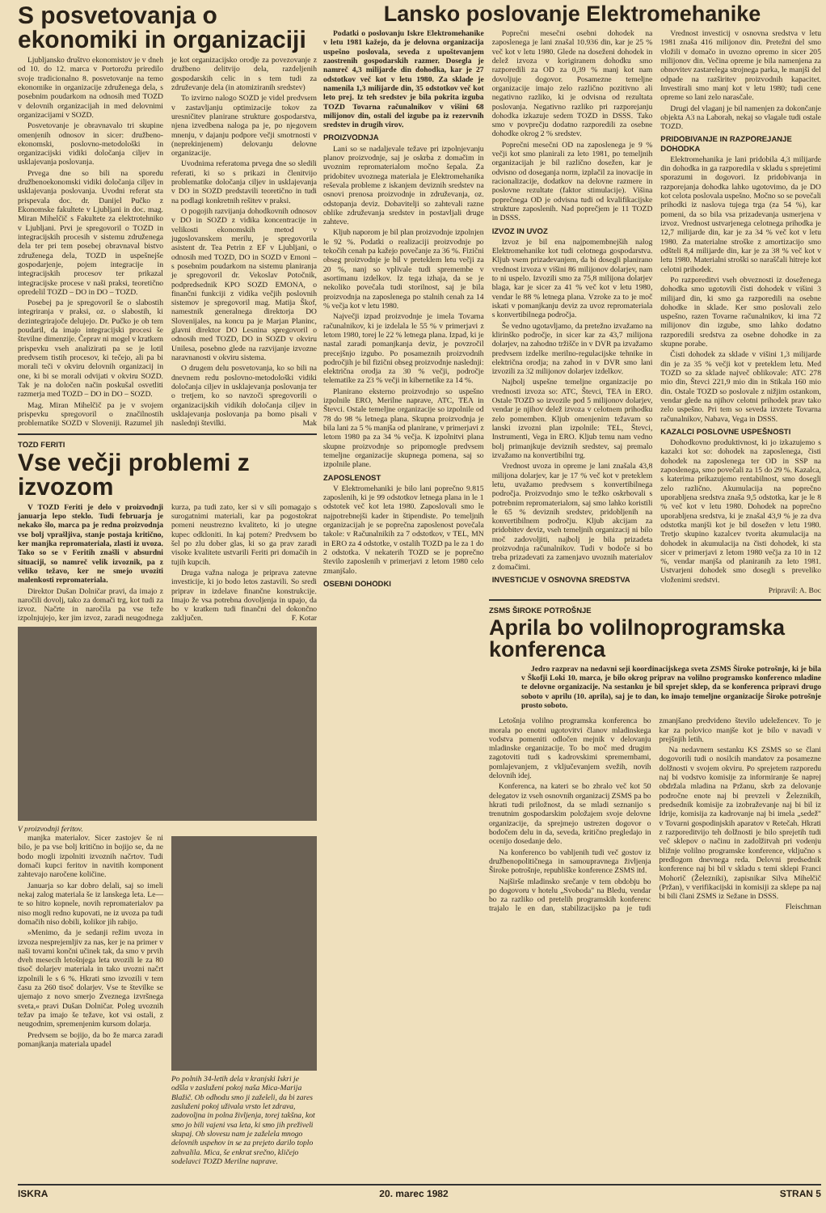S posvetovanja o ekonomiki in organizaciji
Ljubljansko društvo ekonomistov je v dneh od 10. do 12. marca v Portorožu priredilo svoje tradicionalno 8. posvetovanje na temo ekonomike in organizacije združenega dela, s posebnim poudarkom na odnosih med TOZD v delovnih organizacijah in med delovnimi organizacijami v SOZD.
Posvetovanje je obravnavalo tri skupine omenjenih odnosov in sicer: družbeno-ekonomski, poslovno-metodološki in organizacijski vidiki določanja ciljev in usklajevanja poslovanja.
Prvega dne so bili na sporedu družbenoekonomski vidiki določanja ciljev in usklajevanja poslovanja. Uvodni referat sta prispevala doc. dr. Danijel Pučko z Ekonomske fakultete v Ljubljani in doc. mag. Miran Mihelčič s Fakultete za elektrotehniko v Ljubljani. Prvi je spregovoril o TOZD in integracijskih procesih v sistemu združenega dela ter pri tem posebej obravnaval bistvo združenega dela, TOZD in uspešnejše gospodarjenje, pojem integracije in integracijskih procesov ter prikazal integracijske procese v naši praksi, teoretično opredelil TOZD – DO in DO – TOZD.
Posebej pa je spregovoril še o slabostih integriranja v praksi, oz. o slabostih, ki dezintegrirajoče delujejo. Dr. Pučko je ob tem poudaril, da imajo integracijski procesi še številne dimenzije. Čeprav ni mogel v kratkem prispevku vseh analizirati pa se je lotil predvsem tistih procesov, ki tečejo, ali pa bi morali teči v okviru delovnih organizacij in one, ki bi se morali odvijati v okviru SOZD. Tak je na določen način poskušal osvetliti razmerja med TOZD – DO in DO – SOZD.
Mag. Miran Mihelčič pa je v svojem prispevku spregovoril o značilnostih problematike SOZD v Sloveniji. Razumel jih je kot organizacijsko orodje za povezovanje z družbeno delitvijo dela, razdeljenih gospodarskih celic in s tem tudi za združevanje dela (in atomiziranih sredstev)
To izvirno nalogo SOZD je videl predvsem v zastavljanju optimizacije tokov za uresničitev planirane strukture gospodarstva, njena izvedbena naloga pa je, po njegovem mnenju, v dajanju podpore večji smotrnosti v (neprekinjenem) delovanju delovne organizacije.
Uvodnima referatoma prvega dne so sledili referati, ki so s prikazi in členitvijo problematike določanja ciljev in usklajevanja v DO in SOZD predstavili teoretično in tudi na podlagi konkretnih rešitev v praksi.
O pogojih razvijanja dohodkovnih odnosov v DO in SOZD z vidika koncentracije in velikosti ekonomskih metod v jugoslovanskem merilu, je spregovorila asistent dr. Tea Petrin z EF v Ljubljani, o odnosih med TOZD, DO in SOZD v Emoni – s posebnim poudarkom na sistemu planiranja je spregovoril dr. Vekoslav Potočnik, podpredsednik KPO SOZD EMONA, o finančni funkciji z vidika večjih poslovnih sistemov je spregovoril mag. Matija Škof, namestnik generalnega direktorja DO Slovenijales, na koncu pa je Marjan Planinc, glavni direktor DO Lesnina spregovoril o odnosih med TOZD, DO in SOZD v okviru Unilesa, posebno glede na razvijanje izvozne naravnanosti v okviru sistema.
O drugem delu posvetovanja, ko so bili na dnevnem redu poslovno-metodološki vidiki določanja ciljev in usklajevanja poslovanja ter o tretjem, ko so navzoči spregovorili o organizacijskih vidikih določanja ciljev in usklajevanja poslovanja pa bomo pisali v naslednji številki. Mak
TOZD FERITI
Vse večji problemi z izvozom
V TOZD Feriti je delo v proizvodnji januarja lepo steklo. Tudi februarja je nekako šlo, marca pa je redna proizvodnja vse bolj vprašljiva, stanje postaja kritično, ker manjka repromateriala, zlasti iz uvoza. Tako so se v Feritih znašli v absurdni situaciji, so namreč velik izvoznik, pa z veliko težavo, ker ne smejo uvoziti malenkosti repromateriala.
Direktor Dušan Dolničar pravi, da imajo z naročili dovolj, tako za domači trg, kot tudi za izvoz. Načrte in naročila pa vse teže izpolnjujejo, ker jim izvoz, zaradi neugodnega kurza, pa tudi zato, ker si v sili pomagajo s surogatnimi materiali, kar pa pogostokrat pomeni neustrezno kvaliteto, ki jo utegne kupec odkloniti. In kaj potem? Predvsem bo šel po zlu dober glas, ki so ga prav zaradi visoke kvalitete ustvarili Feriti pri domačih in tujih kupcih.
Druga važna naloga je priprava zatevne investicije, ki jo bodo letos zastavili. So sredi priprav in izdelave finančne konstrukcije. Imajo že vsa potrebna dovoljenja in upajo, da bo v kratkem tudi finančni del dokončno zaključen. F. Kotar
V proizvodnji feritov.
manjka materialov. Sicer zastojev še ni bilo, je pa vse bolj kritično in bojijo se, da ne bodo mogli izpolniti izvoznih načrtov. Tudi domači kupci feritov in navitih komponent zahtevajo naročene količine.
Januarja so kar dobro delali, saj so imeli nekaj zalog materiala še iz lanskega leta. Le—te so hitro kopnele, novih repromaterialov pa niso mogli redno kupovati, ne iz uvoza pa tudi domačih niso dobili, kolikor jih rabijo.
»Menimo, da je sedanji režim uvoza in izvoza nesprejemljiv za nas, ker je na primer v naši tovarni končni učinek tak, da smo v prvih dveh mesecih letošnjega leta uvozili le za 80 tisoč dolarjev materiala in tako uvozni načrt izpolnili le s 6 %. Hkrati smo izvozili v tem času za 260 tisoč dolarjev. Vse te številke se ujemajo z novo smerjo Zveznega izvršnega sveta,« pravi Dušan Dolničar. Poleg uvoznih težav pa imajo še težave, kot vsi ostali, z neugodnim, spremenjenim kursom dolarja.
Predvsem se bojijo, da bo že marca zaradi pomanjkanja materiala upadel
Po polnih 34-letih dela v kranjski Iskri je odšla v zasluženi pokoj naša Mica-Marija Blažič. Ob odhodu smo ji zaželeli, da bi zares zasluženi pokoj uživala vrsto let zdrava, zadovoljna in polna življenja, torej takšna, kot smo jo bili vajeni vsa leta, ki smo jih preživeli skupaj. Ob slovesu nam je zaželela mnogo delovnih uspehov in se za prejeto darilo toplo zahvalila. Mica, še enkrat srečno, kličejo sodelavci TOZD Merilne naprave.
Lansko poslovanje Elektromehanike
Podatki o poslovanju Iskre Elektromehanike v letu 1981 kažejo, da je delovna organizacija uspešno poslovala, seveda z upoštevanjem zaostrenih gospodarskih razmer. Dosegla je namreč 4,3 milijarde din dohodka, kar je 27 odstotkov več kot v letu 1980. Za sklade je namenila 1,3 milijarde din, 35 odstotkov več kot leto prej. Iz teh sredstev je bila pokrita izguba TOZD Tovarna računalnikov v višini 68 milijonov din, ostali del izgube pa iz rezervnih sredstev in drugih virov.
PROIZVODNJA
Lani so se nadaljevale težave pri izpolnjevanju planov proizvodnje, saj je oskrba z domačim in uvoznim repromaterialom močno šepala. Za pridobitev uvoznega materiala je Elektromehanika reševala probleme z iskanjem deviznih sredstev na osnovi prenosa proizvodnje in združevanja, oz. odstopanja deviz. Dobavitelji so zahtevali razne oblike združevanja sredstev in postavljali druge zahteve.
Kljub naporom je bil plan proizvodnje izpolnjen le 92 %. Podatki o realizaciji proizvodnje po tekočih cenah pa kažejo povečanje za 36 %. Fizični obseg proizvodnje je bil v preteklem letu večji za 20 %, nanj so vplivale tudi spremembe v asortimanu izdelkov. Iz tega izhaja, da se je nekoliko povečala tudi storilnost, saj je bila proizvodnja na zaposlenega po stalnih cenah za 14 % večja kot v letu 1980.
Največji izpad proizvodnje je imela Tovarna računalnikov, ki je izdelala le 55 % v primerjavi z letom 1980, torej le 22 % letnega plana. Izpad, ki je nastal zaradi pomanjkanja deviz, je povzročil precejšnjo izgubo. Po posameznih proizvodnih področjih je bil fizični obseg proizvodnje naslednji: električna orodja za 30 % večji, področje telematike za 23 % večji in kibernetike za 14 %.
Planirano eksterno proizvodnjo so uspešno izpolnile ERO, Merilne naprave, ATC, TEA in Števci. Ostale temeljne organizacije so izpolnile od 78 do 98 % letnega plana. Skupna proizvodnja je bila lani za 5 % manjša od planirane, v primerjavi z letom 1980 pa za 34 % večja. K izpolnitvi plana skupne proizvodnje so pripomogle predvsem temeljne organizacije skupnega pomena, saj so izpolnile plane.
ZAPOSLENOST
V Elektromehaniki je bilo lani poprečno 9.815 zaposlenih, ki je 99 odstotkov letnega plana in le 1 odstotek več kot leta 1980. Zaposlovali smo le najpotrebnejši kader in štipendiste. Po temeljnih organizacijah je se poprečna zaposlenost povečala takole: v Računalnikih za 7 odstotkov, v TEL, MN in ERO za 4 odstotke, v ostalih TOZD pa le za 1 do 2 odstotka. V nekaterih TOZD se je poprečno število zaposlenih v primerjavi z letom 1980 celo zmanjšalo.
OSEBNI DOHODKI
Poprečni mesečni osebni dohodek na zaposlenega je lani znašal 10.936 din, kar je 25 % več kot v letu 1980. Glede na doseženi dohodek in delež izvoza v korigiranem dohodku smo razporedili za OD za 0,39 % manj kot nam dovoljuje dogovor. Posamezne temeljne organizacije imajo zelo različno pozitivno ali negativno razliko, ki je odvisna od rezultata poslovanja. Negativno razliko pri razporejanju dohodka izkazuje sedem TOZD in DSSS. Tako smo v povprečju dodatno razporedili za osebne dohodke okrog 2 % sredstev.
Poprečni mesečni OD na zaposlenega je 9 % večji kot smo planirali za leto 1981, po temeljnih organizacijah je bil različno dosežen, kar je odvisno od doseganja norm, izplačil za inovacije in racionalizacije, dodatkov na delovne razmere in poslovne rezultate (faktor stimulacije). Višina poprečnega OD je odvisna tudi od kvalifikacijske strukture zaposlenih. Nad poprečjem je 11 TOZD in DSSS.
IZVOZ IN UVOZ
Izvoz je bil ena najpomembnejših nalog Elektromehanike kot tudi celotnega gospodarstva. Kljub vsem prizadevanjem, da bi dosegli planirano vrednost izvoza v višini 86 milijonov dolarjev, nam to ni uspelo. Izvozili smo za 75,8 milijona dolarjev blaga, kar je sicer za 41 % več kot v letu 1980, vendar le 88 % letnega plana. Vzroke za to je moč iskati v pomanjkanju deviz za uvoz repromateriala s konvertibilnega področja.
Še vedno ugotavljamo, da pretežno izvažamo na klirinško področje, in sicer kar za 43,7 milijona dolarjev, na zahodno tržišče in v DVR pa izvažamo predvsem izdelke merilno-regulacijske tehnike in električna orodja; na zahod in v DVR smo lani izvozili za 32 milijonov dolarjev izdelkov.
Najbolj uspešne temeljne organizacije po vrednosti izvoza so: ATC, Števci, TEA in ERO. Ostale TOZD so izvozile pod 5 milijonov dolarjev, vendar je njihov delež izvoza v celotnem prihodku zelo pomemben. Kljub omenjenim težavam so lanski izvozni plan izpolnile: TEL, Števci, Instrumenti, Vega in ERO. Kljub temu nam vedno bolj primanjkuje deviznih sredstev, saj premalo izvažamo na konvertibilni trg.
Vrednost uvoza in opreme je lani znašala 43,8 milijona dolarjev, kar je 17 % več kot v preteklem letu, uvažamo predvsem s konvertibilnega področja. Proizvodnjo smo le težko oskrbovali s potrebnim repromaterialom, saj smo lahko koristili le 65 % deviznih sredstev, pridobljenih na konvertibilnem področju. Kljub akcijam za pridobitev deviz, vseh temeljnih organizacij ni bilo moč zadovoljiti, najbolj je bila prizadeta proizvodnja računalnikov. Tudi v bodoče si bo treba prizadevati za zamenjavo uvoznih materialov z domačimi.
INVESTICIJE V OSNOVNA SREDSTVA
Vrednost investicij v osnovna sredstva v letu 1981 znaša 416 milijonov din. Pretežni del smo vložili v domačo in uvozno opremo in sicer 205 milijonov din. Večina opreme je bila namenjena za obnovitev zastarelega strojnega parka, le manjši del odpade na razširitev proizvodnih kapacitet. Investirali smo manj kot v letu 1980; tudi cene opreme so lani zelo narasčale.
Drugi del vlaganj je bil namenjen za dokončanje objekta A3 na Laborah, nekaj so vlagale tudi ostale TOZD.
PRIDOBIVANJE IN RAZPOREJANJE DOHODKA
Elektromehanika je lani pridobila 4,3 milijarde din dohodka in ga razporedila v skladu s sprejetimi sporazumi in dogovori. Iz pridobivanja in razporejanja dohodka lahko ugotovimo, da je DO kot celota poslovala uspešno. Močno so se povečali prihodki iz naslova tujega trga (za 54 %), kar pomeni, da so bila vsa prizadevanja usmerjena v izvoz. Vrednost ustvarjenega celotnega prihodka je 12,7 milijarde din, kar je za 34 % več kot v letu 1980. Za materialne stroške z amortizacijo smo odšteli 8,4 milijarde din, kar je za 38 % več kot v letu 1980. Materialni stroški so naraščali hitreje kot celotni prihodek.
Po razporeditvi vseh obveznosti iz doseženega dohodka smo ugotovili čisti dohodek v višini 3 milijard din, ki smo ga razporedili na osebne dohodke in sklade. Ker smo poslovali zelo uspešno, razen Tovarne računalnikov, ki ima 72 milijonov din izgube, smo lahko dodatno razporedili sredstva za osebne dohodke in za skupne porabe.
Čisti dohodek za sklade v višini 1,3 milijarde din je za 35 % večji kot v preteklem letu. Med TOZD so za sklade največ oblikovale: ATC 278 mio din, Števci 221,9 mio din in Stikala 160 mio din. Ostale TOZD so poslovale z nižjim ostankom, vendar glede na njihov celotni prihodek prav tako zelo uspešno. Pri tem so seveda izvzete Tovarna računalnikov, Nabava, Vega in DSSS.
KAZALCI POSLOVNE USPEŠNOSTI
Dohodkovno produktivnost, ki jo izkazujemo s kazalci kot so: dohodek na zaposlenega, čisti dohodek na zaposlenega ter OD in SSP na zaposlenega, smo povečali za 15 do 29 %. Kazalca, s katerima prikazujemo rentabilnost, smo dosegli zelo različno. Akumulacija na poprečno uporabljena sredstva znaša 9,5 odstotka, kar je le 8 % več kot v letu 1980. Dohodek na poprečno uporabljena sredstva, ki je znašal 43,9 % je za dva odstotka manjši kot je bil dosežen v letu 1980. Tretjo skupino kazalcev tvorita akumulacija na dohodek in akumulacija na čisti dohodek, ki sta sicer v primerjavi z letom 1980 večja za 10 in 12 %, vendar manjša od planiranih za leto 1981. Ustvarjeni dohodek smo dosegli s preveliko vloženimi sredstvi.
Pripravil: A. Boc
ZSMS ŠIROKE POTROŠNJE
Aprila bo volilnoprogramska konferenca
Jedro razprav na nedavni seji koordinacijskega sveta ZSMS Široke potrošnje, ki je bila v Škofji Loki 10. marca, je bilo okrog priprav na volilno programsko konferenco mladine te delovne organizacije. Na sestanku je bil sprejet sklep, da se konferenca pripravi drugo soboto v aprilu (10. aprila), saj je to dan, ko imajo temeljne organizacije Široke potrošnje prosto soboto.
Letošnja volilno programska konferenca bo morala po enotni ugotovitvi članov mladinskega vodstva pomeniti odločen mejnik v delovanju mladinske organizacije. To bo moč med drugim zagotoviti tudi s kadrovskimi spremembami, pomlajevanjem, z vključevanjem svežih, novih delovnih idej.
Konferenca, na kateri se bo zbralo več kot 50 delegatov iz vseh osnovnih organizacij ZSMS pa bo hkrati tudi priložnost, da se mladi seznanijo s trenutnim gospodarskim položajem svoje delovne organizacije, da sprejmejo ustrezen dogovor o bodočem delu in da, seveda, kritično pregledajo in ocenijo dosedanje delo.
Na konferenco bo vabljenih tudi več gostov iz družbenopolitičnega in samoupravnega življenja Široke potrošnje, republiške konference ZSMS itd.
Najširše mladinsko srečanje v tem obdobju bo po dogovoru v hotelu „Svoboda" na Bledu, vendar bo za razliko od pretelih programskih konferenc trajalo le en dan, stabilizacijsko pa je tudi zmanjšano predvideno število udeležencev. To je kar za polovico manjše kot je bilo v navadi v prejšnjih letih.
Na nedavnem sestanku KS ZSMS so se člani dogovorili tudi o nosilcih mandatov za posamezne dolžnosti v svojem okviru. Po sprejetem razporedu naj bi vodstvo komisije za informiranje še naprej obdržala mladina na Pržanu, skrb za delovanje področne enote naj bi prevzeli v Železnikih, predsednik komisije za izobraževanje naj bi bil iz Idrije, komisija za kadrovanje naj bi imela „sedež" v Tovarni gospodinjskih aparatov v Retečah. Hkrati z razporeditvijo teh dolžnosti je bilo sprejetih tudi več sklepov o načinu in zadolžitvah pri vodenju bližnje volilno programske konference, vključno s predlogom dnevnega reda. Delovni predsednik konference naj bi bil v skladu s temi sklepi Franci Mohorič (Železniki), zapisnikar Silva Mihelčič (Pržan), v verifikacijski in komisiji za sklepe pa naj bi bili člani ZSMS iz Sežane in DSSS.
Fleischman
ISKRA 20. marec 1982 STRAN 5